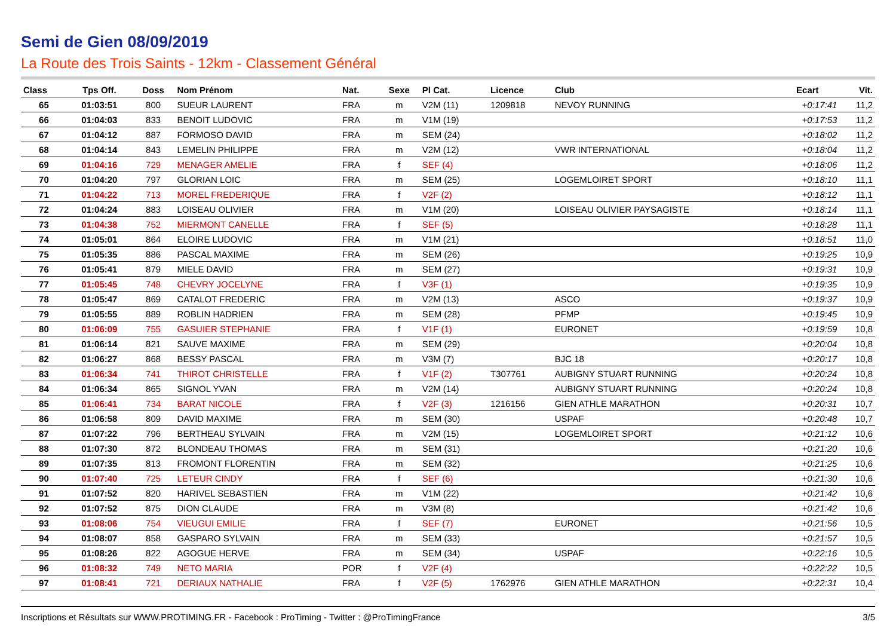Semi de Gien 08/09/2019
La Route des Trois Saints - 12km - Classement Général
| Class | Tps Off. | Doss | Nom Prénom | Nat. | Sexe | Pl Cat. | Licence | Club | Ecart | Vit. |
| --- | --- | --- | --- | --- | --- | --- | --- | --- | --- | --- |
| 65 | 01:03:51 | 800 | SUEUR LAURENT | FRA | m | V2M (11) | 1209818 | NEVOY RUNNING | +0:17:41 | 11,2 |
| 66 | 01:04:03 | 833 | BENOIT LUDOVIC | FRA | m | V1M (19) | | | +0:17:53 | 11,2 |
| 67 | 01:04:12 | 887 | FORMOSO DAVID | FRA | m | SEM (24) | | | +0:18:02 | 11,2 |
| 68 | 01:04:14 | 843 | LEMELIN PHILIPPE | FRA | m | V2M (12) | | VWR INTERNATIONAL | +0:18:04 | 11,2 |
| 69 | 01:04:16 | 729 | MENAGER AMELIE | FRA | f | SEF (4) | | | +0:18:06 | 11,2 |
| 70 | 01:04:20 | 797 | GLORIAN LOIC | FRA | m | SEM (25) | | LOGEMLOIRET SPORT | +0:18:10 | 11,1 |
| 71 | 01:04:22 | 713 | MOREL FREDERIQUE | FRA | f | V2F (2) | | | +0:18:12 | 11,1 |
| 72 | 01:04:24 | 883 | LOISEAU OLIVIER | FRA | m | V1M (20) | | LOISEAU OLIVIER PAYSAGISTE | +0:18:14 | 11,1 |
| 73 | 01:04:38 | 752 | MIERMONT CANELLE | FRA | f | SEF (5) | | | +0:18:28 | 11,1 |
| 74 | 01:05:01 | 864 | ELOIRE LUDOVIC | FRA | m | V1M (21) | | | +0:18:51 | 11,0 |
| 75 | 01:05:35 | 886 | PASCAL MAXIME | FRA | m | SEM (26) | | | +0:19:25 | 10,9 |
| 76 | 01:05:41 | 879 | MIELE DAVID | FRA | m | SEM (27) | | | +0:19:31 | 10,9 |
| 77 | 01:05:45 | 748 | CHEVRY JOCELYNE | FRA | f | V3F (1) | | | +0:19:35 | 10,9 |
| 78 | 01:05:47 | 869 | CATALOT FREDERIC | FRA | m | V2M (13) | | ASCO | +0:19:37 | 10,9 |
| 79 | 01:05:55 | 889 | ROBLIN HADRIEN | FRA | m | SEM (28) | | PFMP | +0:19:45 | 10,9 |
| 80 | 01:06:09 | 755 | GASUIER STEPHANIE | FRA | f | V1F (1) | | EURONET | +0:19:59 | 10,8 |
| 81 | 01:06:14 | 821 | SAUVE MAXIME | FRA | m | SEM (29) | | | +0:20:04 | 10,8 |
| 82 | 01:06:27 | 868 | BESSY PASCAL | FRA | m | V3M (7) | | BJC 18 | +0:20:17 | 10,8 |
| 83 | 01:06:34 | 741 | THIROT CHRISTELLE | FRA | f | V1F (2) | T307761 | AUBIGNY STUART RUNNING | +0:20:24 | 10,8 |
| 84 | 01:06:34 | 865 | SIGNOL YVAN | FRA | m | V2M (14) | | AUBIGNY STUART RUNNING | +0:20:24 | 10,8 |
| 85 | 01:06:41 | 734 | BARAT NICOLE | FRA | f | V2F (3) | 1216156 | GIEN ATHLE MARATHON | +0:20:31 | 10,7 |
| 86 | 01:06:58 | 809 | DAVID MAXIME | FRA | m | SEM (30) | | USPAF | +0:20:48 | 10,7 |
| 87 | 01:07:22 | 796 | BERTHEAU SYLVAIN | FRA | m | V2M (15) | | LOGEMLOIRET SPORT | +0:21:12 | 10,6 |
| 88 | 01:07:30 | 872 | BLONDEAU THOMAS | FRA | m | SEM (31) | | | +0:21:20 | 10,6 |
| 89 | 01:07:35 | 813 | FROMONT FLORENTIN | FRA | m | SEM (32) | | | +0:21:25 | 10,6 |
| 90 | 01:07:40 | 725 | LETEUR CINDY | FRA | f | SEF (6) | | | +0:21:30 | 10,6 |
| 91 | 01:07:52 | 820 | HARIVEL SEBASTIEN | FRA | m | V1M (22) | | | +0:21:42 | 10,6 |
| 92 | 01:07:52 | 875 | DION CLAUDE | FRA | m | V3M (8) | | | +0:21:42 | 10,6 |
| 93 | 01:08:06 | 754 | VIEUGUI EMILIE | FRA | f | SEF (7) | | EURONET | +0:21:56 | 10,5 |
| 94 | 01:08:07 | 858 | GASPARO SYLVAIN | FRA | m | SEM (33) | | | +0:21:57 | 10,5 |
| 95 | 01:08:26 | 822 | AGOGUE HERVE | FRA | m | SEM (34) | | USPAF | +0:22:16 | 10,5 |
| 96 | 01:08:32 | 749 | NETO MARIA | POR | f | V2F (4) | | | +0:22:22 | 10,5 |
| 97 | 01:08:41 | 721 | DERIAUX NATHALIE | FRA | f | V2F (5) | 1762976 | GIEN ATHLE MARATHON | +0:22:31 | 10,4 |
Inscriptions et Résultats sur WWW.PROTIMING.FR - Facebook : ProTiming - Twitter : @ProTimingFrance 3/5